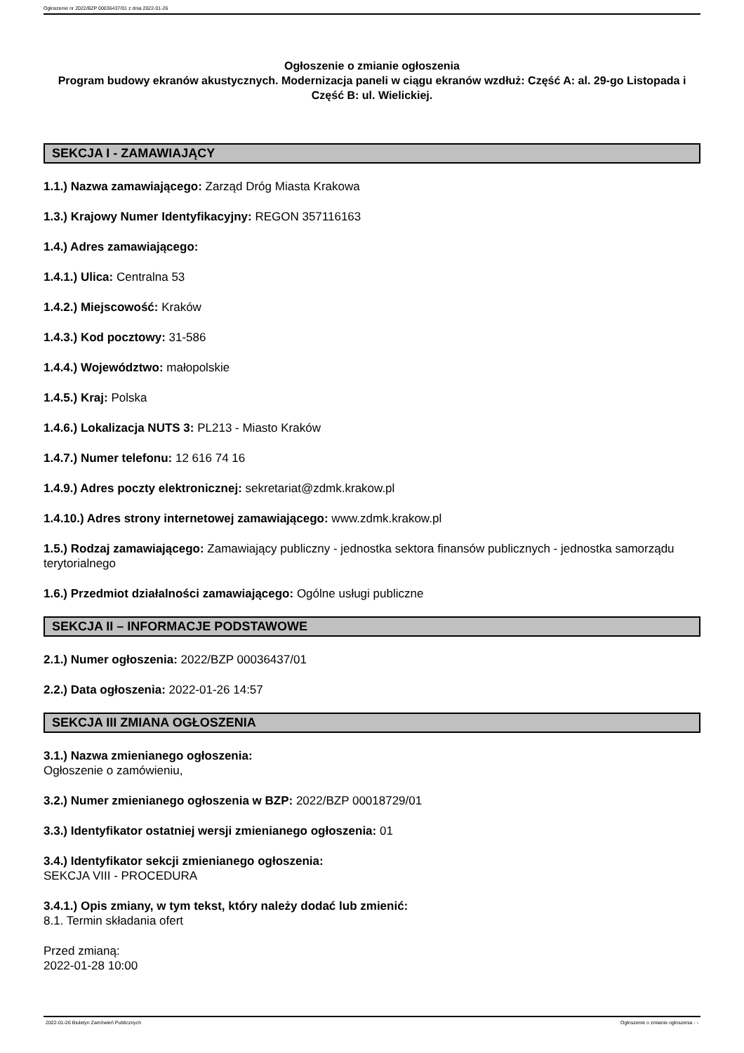Ogłoszenie nr 2022/BZP 00036437/01 z dnia 2022-01-26
Ogłoszenie o zmianie ogłoszenia
Program budowy ekranów akustycznych. Modernizacja paneli w ciągu ekranów wzdłuż: Część A: al. 29-go Listopada i Część B: ul. Wielickiej.
SEKCJA I - ZAMAWIAJĄCY
1.1.) Nazwa zamawiającego: Zarząd Dróg Miasta Krakowa
1.3.) Krajowy Numer Identyfikacyjny: REGON 357116163
1.4.) Adres zamawiającego:
1.4.1.) Ulica: Centralna 53
1.4.2.) Miejscowość: Kraków
1.4.3.) Kod pocztowy: 31-586
1.4.4.) Województwo: małopolskie
1.4.5.) Kraj: Polska
1.4.6.) Lokalizacja NUTS 3: PL213 - Miasto Kraków
1.4.7.) Numer telefonu: 12 616 74 16
1.4.9.) Adres poczty elektronicznej: sekretariat@zdmk.krakow.pl
1.4.10.) Adres strony internetowej zamawiającego: www.zdmk.krakow.pl
1.5.) Rodzaj zamawiającego: Zamawiający publiczny - jednostka sektora finansów publicznych - jednostka samorządu terytorialnego
1.6.) Przedmiot działalności zamawiającego: Ogólne usługi publiczne
SEKCJA II – INFORMACJE PODSTAWOWE
2.1.) Numer ogłoszenia: 2022/BZP 00036437/01
2.2.) Data ogłoszenia: 2022-01-26 14:57
SEKCJA III ZMIANA OGŁOSZENIA
3.1.) Nazwa zmienianego ogłoszenia:
Ogłoszenie o zamówieniu,
3.2.) Numer zmienianego ogłoszenia w BZP: 2022/BZP 00018729/01
3.3.) Identyfikator ostatniej wersji zmienianego ogłoszenia: 01
3.4.) Identyfikator sekcji zmienianego ogłoszenia:
SEKCJA VIII - PROCEDURA
3.4.1.) Opis zmiany, w tym tekst, który należy dodać lub zmienić:
8.1. Termin składania ofert
Przed zmianą:
2022-01-28 10:00
2022-01-26 Biuletyn Zamówień Publicznych Ogłoszenie o zmianie ogłoszenia - -